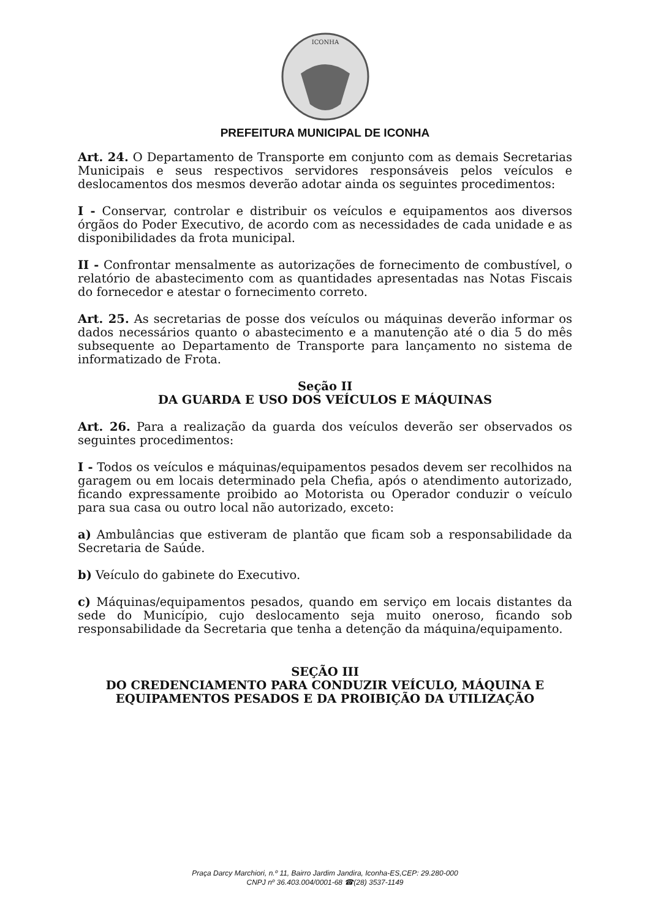ICONHA
PREFEITURA MUNICIPAL DE ICONHA
Art. 24. O Departamento de Transporte em conjunto com as demais Secretarias Municipais e seus respectivos servidores responsáveis pelos veículos e deslocamentos dos mesmos deverão adotar ainda os seguintes procedimentos:
I - Conservar, controlar e distribuir os veículos e equipamentos aos diversos órgãos do Poder Executivo, de acordo com as necessidades de cada unidade e as disponibilidades da frota municipal.
II - Confrontar mensalmente as autorizações de fornecimento de combustível, o relatório de abastecimento com as quantidades apresentadas nas Notas Fiscais do fornecedor e atestar o fornecimento correto.
Art. 25. As secretarias de posse dos veículos ou máquinas deverão informar os dados necessários quanto o abastecimento e a manutenção até o dia 5 do mês subsequente ao Departamento de Transporte para lançamento no sistema de informatizado de Frota.
Seção II
DA GUARDA E USO DOS VEÍCULOS E MÁQUINAS
Art. 26. Para a realização da guarda dos veículos deverão ser observados os seguintes procedimentos:
I - Todos os veículos e máquinas/equipamentos pesados devem ser recolhidos na garagem ou em locais determinado pela Chefia, após o atendimento autorizado, ficando expressamente proibido ao Motorista ou Operador conduzir o veículo para sua casa ou outro local não autorizado, exceto:
a) Ambulâncias que estiveram de plantão que ficam sob a responsabilidade da Secretaria de Saúde.
b) Veículo do gabinete do Executivo.
c) Máquinas/equipamentos pesados, quando em serviço em locais distantes da sede do Município, cujo deslocamento seja muito oneroso, ficando sob responsabilidade da Secretaria que tenha a detenção da máquina/equipamento.
SEÇÃO III
DO CREDENCIAMENTO PARA CONDUZIR VEÍCULO, MÁQUINA E EQUIPAMENTOS PESADOS E DA PROIBIÇÃO DA UTILIZAÇÃO
Praça Darcy Marchiori, n.º 11, Bairro Jardim Jandira, Iconha-ES,CEP: 29.280-000
CNPJ nº 36.403.004/0001-68 ☎(28) 3537-1149